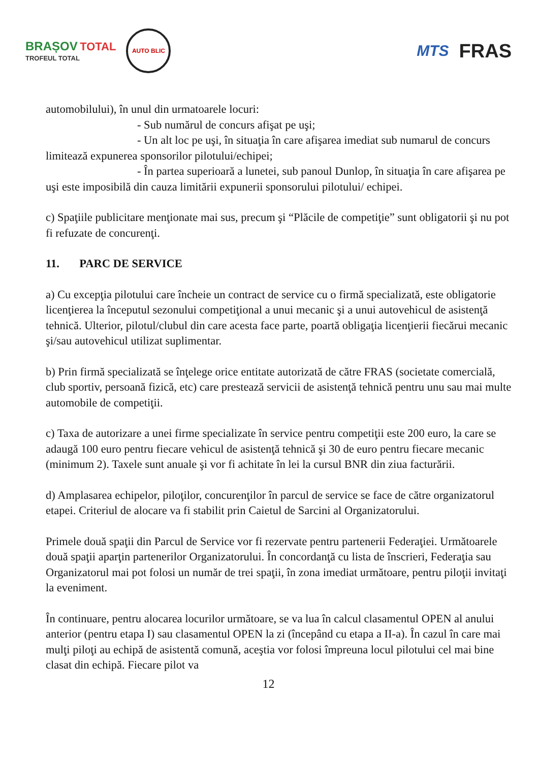BRAȘOV TOTAL
TROFEUL TOTAL
AUTO BLIC
MTS FRAS
automobilului), în unul din urmatoarele locuri:
- Sub numărul de concurs afişat pe uşi;
- Un alt loc pe uşi, în situaţia în care afişarea imediat sub numarul de concurs limitează expunerea sponsorilor pilotului/echipei;
- În partea superioară a lunetei, sub panoul Dunlop, în situaţia în care afişarea pe uşi este imposibilă din cauza limitării expunerii sponsorului pilotului/ echipei.
c) Spaţiile publicitare menţionate mai sus, precum şi “Plăcile de competiţie” sunt obligatorii şi nu pot fi refuzate de concurenţi.
11. PARC DE SERVICE
a) Cu excepţia pilotului care încheie un contract de service cu o firmă specializată, este obligatorie licenţierea la începutul sezonului competiţional a unui mecanic şi a unui autovehicul de asistenţă tehnică. Ulterior, pilotul/clubul din care acesta face parte, poartă obligaţia licenţierii fiecărui mecanic şi/sau autovehicul utilizat suplimentar.
b) Prin firmă specializată se înţelege orice entitate autorizată de către FRAS (societate comercială, club sportiv, persoană fizică, etc) care prestează servicii de asistenţă tehnică pentru unu sau mai multe automobile de competiţii.
c) Taxa de autorizare a unei firme specializate în service pentru competiţii este 200 euro, la care se adaugă 100 euro pentru fiecare vehicul de asistenţă tehnică şi 30 de euro pentru fiecare mecanic (minimum 2). Taxele sunt anuale şi vor fi achitate în lei la cursul BNR din ziua facturării.
d) Amplasarea echipelor, piloţilor, concurenţilor în parcul de service se face de către organizatorul etapei. Criteriul de alocare va fi stabilit prin Caietul de Sarcini al Organizatorului.
Primele două spaţii din Parcul de Service vor fi rezervate pentru partenerii Federaţiei. Următoarele două spaţii aparţin partenerilor Organizatorului. În concordanţă cu lista de înscrieri, Federaţia sau Organizatorul mai pot folosi un număr de trei spaţii, în zona imediat următoare, pentru piloţii invitaţi la eveniment.
În continuare, pentru alocarea locurilor următoare, se va lua în calcul clasamentul OPEN al anului anterior (pentru etapa I) sau clasamentul OPEN la zi (începând cu etapa a II-a). În cazul în care mai mulţi piloţi au echipă de asistentă comună, aceştia vor folosi împreuna locul pilotului cel mai bine clasat din echipă. Fiecare pilot va
12